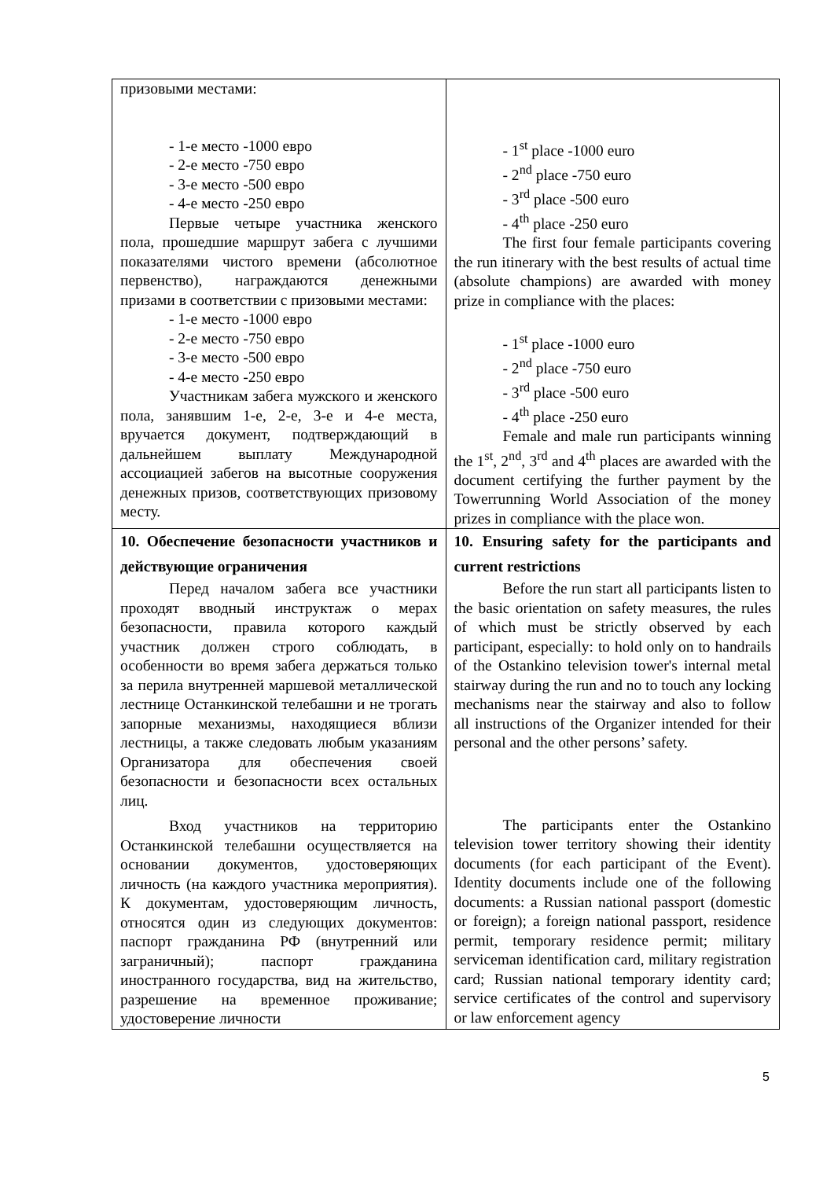| призовыми местами: - 1-е место -1000 евро - 2-е место -750 евро - 3-е место -500 евро - 4-е место -250 евро Первые четыре участника женского пола, прошедшие маршрут забега с лучшими показателями чистого времени (абсолютное первенство), награждаются денежными призами в соответствии с призовыми местами: - 1-е место -1000 евро - 2-е место -750 евро - 3-е место -500 евро - 4-е место -250 евро Участникам забега мужского и женского пола, занявшим 1-е, 2-е, 3-е и 4-е места, вручается документ, подтверждающий в дальнейшем выплату Международной ассоциацией забегов на высотные сооружения денежных призов, соответствующих призовому месту. | - 1<sup>st</sup> place -1000 euro - 2<sup>nd</sup> place -750 euro - 3<sup>rd</sup> place -500 euro - 4<sup>th</sup> place -250 euro The first four female participants covering the run itinerary with the best results of actual time (absolute champions) are awarded with money prize in compliance with the places: - 1<sup>st</sup> place -1000 euro - 2<sup>nd</sup> place -750 euro - 3<sup>rd</sup> place -500 euro - 4<sup>th</sup> place -250 euro Female and male run participants winning the 1<sup>st</sup>, 2<sup>nd</sup>, 3<sup>rd</sup> and 4<sup>th</sup> places are awarded with the document certifying the further payment by the Towerrunning World Association of the money prizes in compliance with the place won. |
| 10. Обеспечение безопасности участников и действующие ограничения Перед началом забега все участники проходят вводный инструктаж о мерах безопасности, правила которого каждый участник должен строго соблюдать, в особенности во время забега держаться только за перила внутренней маршевой металлической лестнице Останкинской телебашни и не трогать запорные механизмы, находящиеся вблизи лестницы, а также следовать любым указаниям Организатора для обеспечения своей безопасности и безопасности всех остальных лиц. Вход участников на территорию Останкинской телебашни осуществляется на основании документов, удостоверяющих личность (на каждого участника мероприятия). К документам, удостоверяющим личность, относятся один из следующих документов: паспорт гражданина РФ (внутренний или заграничный); паспорт гражданина иностранного государства, вид на жительство, разрешение на временное проживание; удостоверение личности | 10. Ensuring safety for the participants and current restrictions Before the run start all participants listen to the basic orientation on safety measures, the rules of which must be strictly observed by each participant, especially: to hold only on to handrails of the Ostankino television tower's internal metal stairway during the run and no to touch any locking mechanisms near the stairway and also to follow all instructions of the Organizer intended for their personal and the other persons’ safety. The participants enter the Ostankino television tower territory showing their identity documents (for each participant of the Event). Identity documents include one of the following documents: a Russian national passport (domestic or foreign); a foreign national passport, residence permit, temporary residence permit; military serviceman identification card, military registration card; Russian national temporary identity card; service certificates of the control and supervisory or law enforcement agency |
5